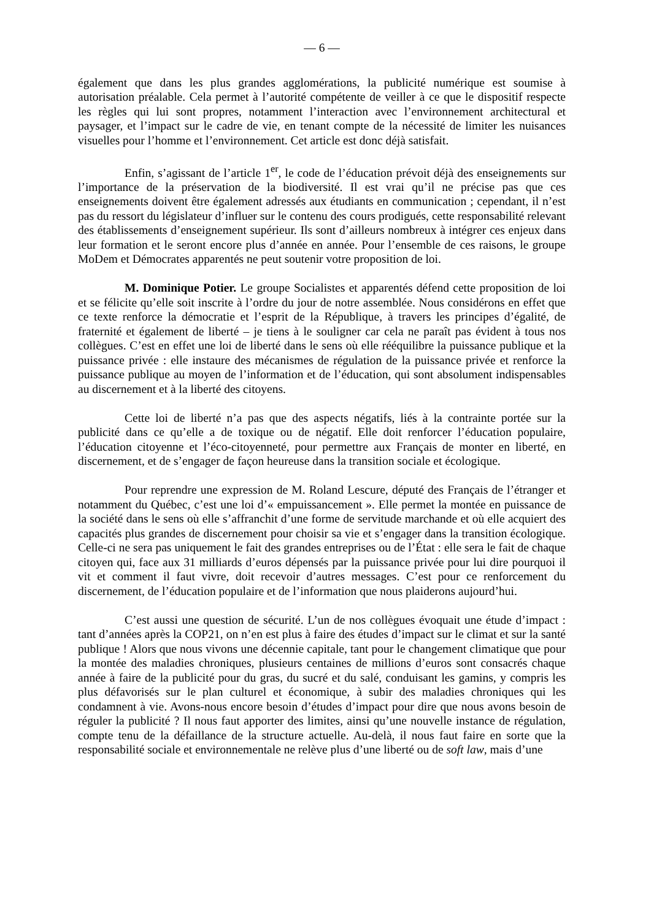— 6 —
également que dans les plus grandes agglomérations, la publicité numérique est soumise à autorisation préalable. Cela permet à l’autorité compétente de veiller à ce que le dispositif respecte les règles qui lui sont propres, notamment l’interaction avec l’environnement architectural et paysager, et l’impact sur le cadre de vie, en tenant compte de la nécessité de limiter les nuisances visuelles pour l’homme et l’environnement. Cet article est donc déjà satisfait.
Enfin, s’agissant de l’article 1<sup>er</sup>, le code de l’éducation prévoit déjà des enseignements sur l’importance de la préservation de la biodiversité. Il est vrai qu’il ne précise pas que ces enseignements doivent être également adressés aux étudiants en communication ; cependant, il n’est pas du ressort du législateur d’influer sur le contenu des cours prodigués, cette responsabilité relevant des établissements d’enseignement supérieur. Ils sont d’ailleurs nombreux à intégrer ces enjeux dans leur formation et le seront encore plus d’année en année. Pour l’ensemble de ces raisons, le groupe MoDem et Démocrates apparentés ne peut soutenir votre proposition de loi.
M. Dominique Potier. Le groupe Socialistes et apparentés défend cette proposition de loi et se félicite qu’elle soit inscrite à l’ordre du jour de notre assemblée. Nous considérons en effet que ce texte renforce la démocratie et l’esprit de la République, à travers les principes d’égalité, de fraternité et également de liberté – je tiens à le souligner car cela ne paraît pas évident à tous nos collègues. C’est en effet une loi de liberté dans le sens où elle rééquilibre la puissance publique et la puissance privée : elle instaure des mécanismes de régulation de la puissance privée et renforce la puissance publique au moyen de l’information et de l’éducation, qui sont absolument indispensables au discernement et à la liberté des citoyens.
Cette loi de liberté n’a pas que des aspects négatifs, liés à la contrainte portée sur la publicité dans ce qu’elle a de toxique ou de négatif. Elle doit renforcer l’éducation populaire, l’éducation citoyenne et l’éco-citoyenneté, pour permettre aux Français de monter en liberté, en discernement, et de s’engager de façon heureuse dans la transition sociale et écologique.
Pour reprendre une expression de M. Roland Lescure, député des Français de l’étranger et notamment du Québec, c’est une loi d’« empuissancement ». Elle permet la montée en puissance de la société dans le sens où elle s’affranchit d’une forme de servitude marchande et où elle acquiert des capacités plus grandes de discernement pour choisir sa vie et s’engager dans la transition écologique. Celle-ci ne sera pas uniquement le fait des grandes entreprises ou de l’État : elle sera le fait de chaque citoyen qui, face aux 31 milliards d’euros dépensés par la puissance privée pour lui dire pourquoi il vit et comment il faut vivre, doit recevoir d’autres messages. C’est pour ce renforcement du discernement, de l’éducation populaire et de l’information que nous plaiderons aujourd’hui.
C’est aussi une question de sécurité. L’un de nos collègues évoquait une étude d’impact : tant d’années après la COP21, on n’en est plus à faire des études d’impact sur le climat et sur la santé publique ! Alors que nous vivons une décennie capitale, tant pour le changement climatique que pour la montée des maladies chroniques, plusieurs centaines de millions d’euros sont consacrés chaque année à faire de la publicité pour du gras, du sucré et du salé, conduisant les gamins, y compris les plus défavorisés sur le plan culturel et économique, à subir des maladies chroniques qui les condamnent à vie. Avons-nous encore besoin d’études d’impact pour dire que nous avons besoin de réguler la publicité ? Il nous faut apporter des limites, ainsi qu’une nouvelle instance de régulation, compte tenu de la défaillance de la structure actuelle. Au-delà, il nous faut faire en sorte que la responsabilité sociale et environnementale ne relève plus d’une liberté ou de soft law, mais d’une